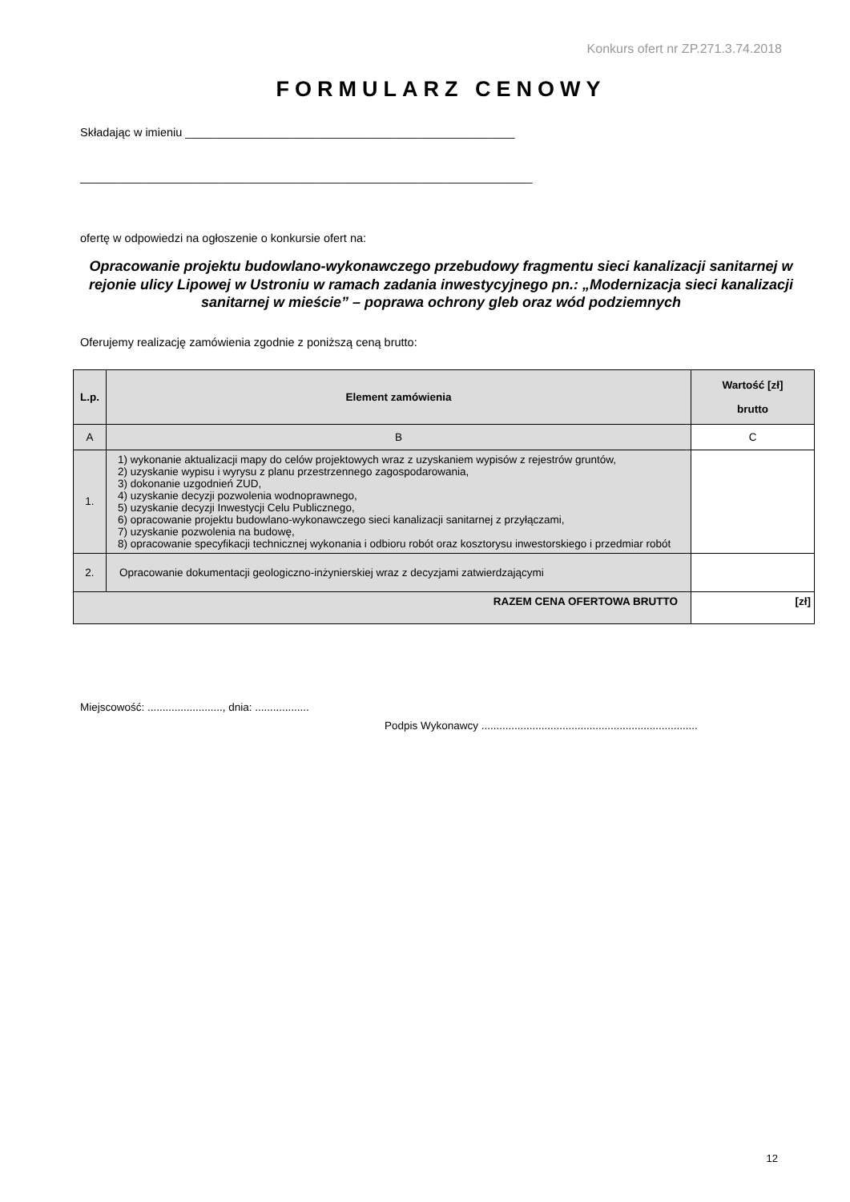Konkurs ofert nr ZP.271.3.74.2018
FORMULARZ CENOWY
Składając w imieniu ___________________________________________________
______________________________________________________________________
ofertę w odpowiedzi na ogłoszenie o konkursie ofert na:
Opracowanie projektu budowlano-wykonawczego przebudowy fragmentu sieci kanalizacji sanitarnej w rejonie ulicy Lipowej w Ustroniu w ramach zadania inwestycyjnego pn.: „Modernizacja sieci kanalizacji sanitarnej w mieście” – poprawa ochrony gleb oraz wód podziemnych
Oferujemy realizację zamówienia zgodnie z poniższą ceną brutto:
| L.p. | Element zamówienia | Wartość [zł] brutto |
| --- | --- | --- |
| A | B | C |
| 1. | 1) wykonanie aktualizacji mapy do celów projektowych wraz z uzyskaniem wypisów z rejestrów gruntów, 2) uzyskanie wypisu i wyrysu z planu przestrzennego zagospodarowania, 3) dokonanie uzgodnień ZUD, 4) uzyskanie decyzji pozwolenia wodnoprawnego, 5) uzyskanie decyzji Inwestycji Celu Publicznego, 6) opracowanie projektu budowlano-wykonawczego sieci kanalizacji sanitarnej z przyłączami, 7) uzyskanie pozwolenia na budowę, 8) opracowanie specyfikacji technicznej wykonania i odbioru robót oraz kosztorysu inwestorskiego i przedmiar robót | |
| 2. | Opracowanie dokumentacji geologiczno-inżynierskiej wraz z decyzjami zatwierdzającymi | |
| RAZEM CENA OFERTOWA BRUTTO | | [zł] |
Miejscowość: ........................., dnia: ..................
Podpis Wykonawcy ........................................................................
12